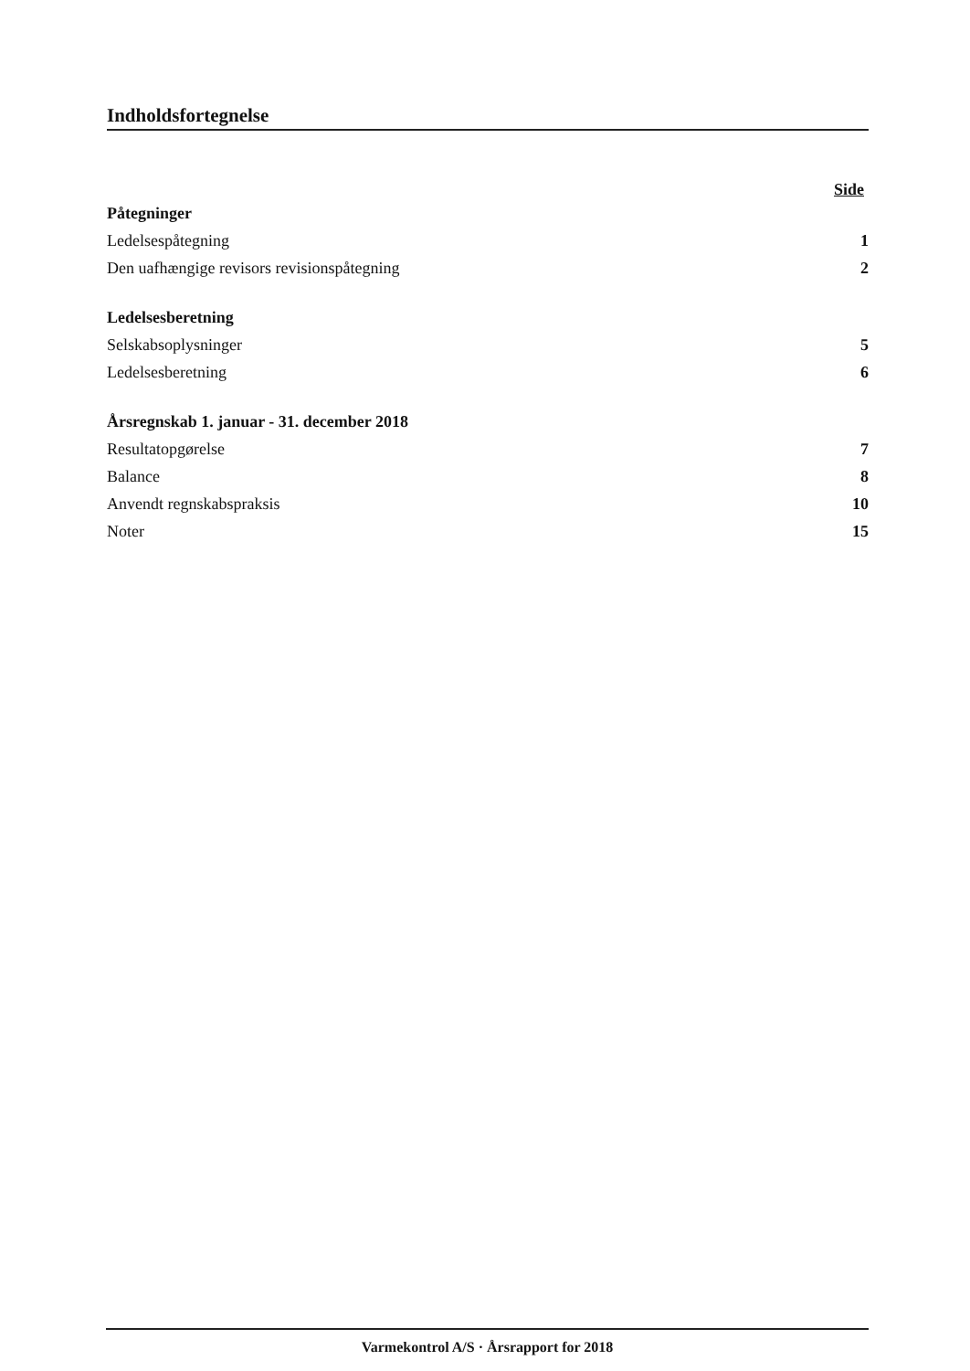Indholdsfortegnelse
Side
Påtegninger
Ledelsespåtegning 1
Den uafhængige revisors revisionspåtegning 2
Ledelsesberetning
Selskabsoplysninger 5
Ledelsesberetning 6
Årsregnskab 1. januar - 31. december 2018
Resultatopgørelse 7
Balance 8
Anvendt regnskabspraksis 10
Noter 15
Varmekontrol A/S · Årsrapport for 2018